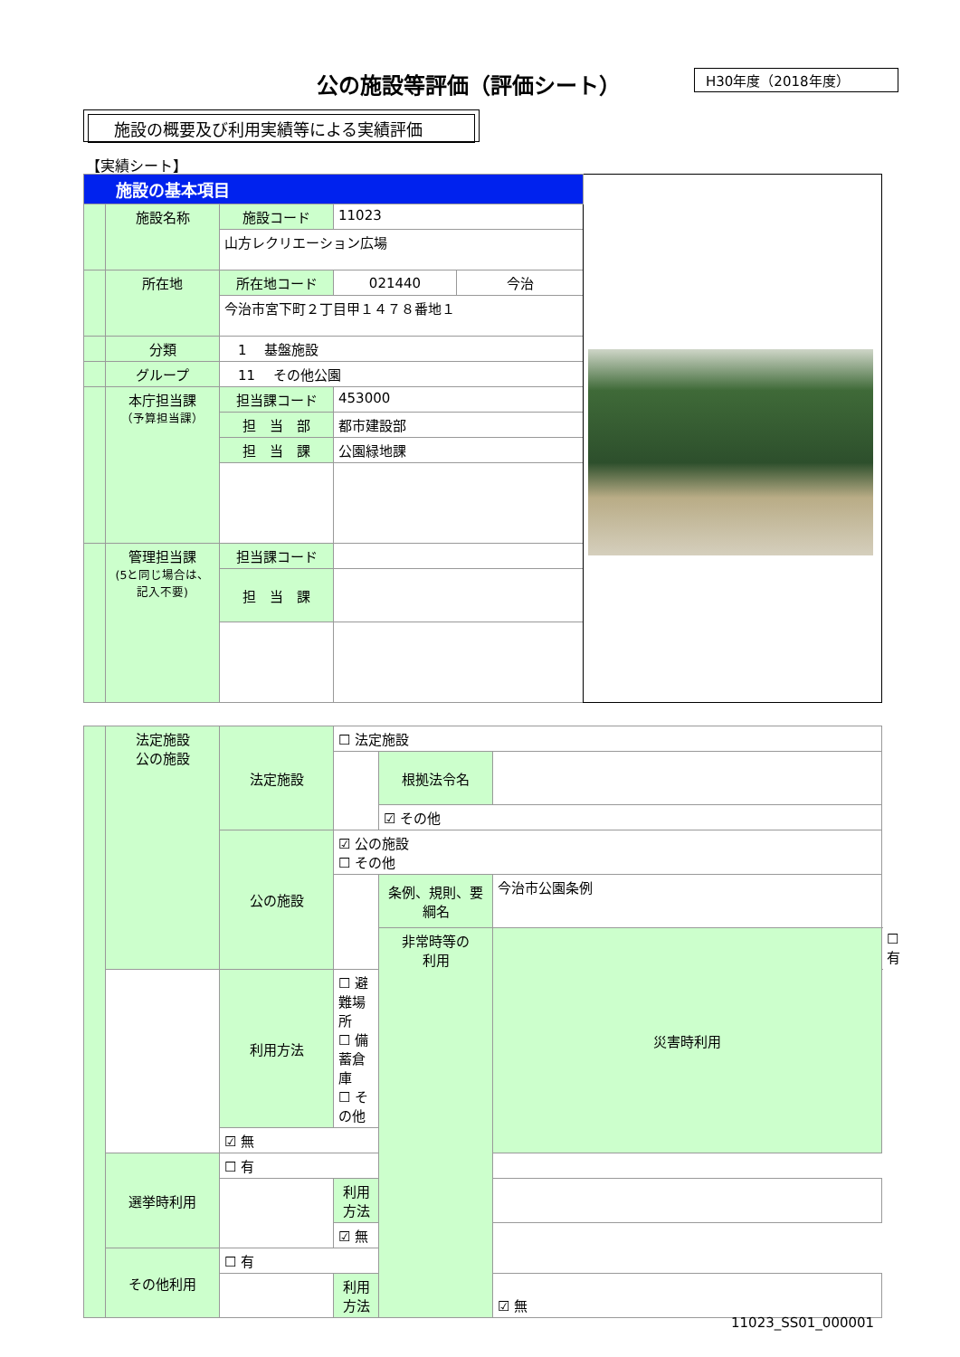公の施設等評価（評価シート） H30年度（2018年度）
施設の概要及び利用実績等による実績評価
【実績シート】
| 施設の基本項目 | | | | | |
| | 施設名称 | 施設コード | 11023 | | |
| | | 山方レクリエーション広場 | | | |
| | 所在地 | 所在地コード | 021440 | 今治 | |
| | | 今治市宮下町２丁目甲１４７８番地１ | | | |
| | 分類 | 1 基盤施設 | | | |
| | グループ | 11 その他公園 | | | |
| | 本庁担当課 （予算担当課） | 担当課コード | 453000 | | |
| | | 担 当 部 | 都市建設部 | | |
| | | 担 当 課 | 公園緑地課 | | |
| | 管理担当課 (5と同じ場合は、記入不要) | 担当課コード | | | |
| | | 担 当 課 | | | |
| | 法定施設 公の施設 | 法定施設 | ☐ 法定施設 | | | |
| | | | | 根拠法令名 | | |
| | | | | ☑ その他 | | |
| | | 公の施設 | ☑ 公の施設 ☐ その他 | | | |
| | | | | 条例、規則、要綱名 | 今治市公園条例 | |
| | | | | 非常時等の 利用 | 災害時利用 | ☐ 有 |
| | | 利用方法 | ☐ 避難場所 ☐ 備蓄倉庫 ☐ その他 | | | |
| | | ☑ 無 | | | | |
| | 選挙時利用 | ☐ 有 | | | | |
| | | | 利用方法 | | | |
| | | | ☑ 無 | | | |
| | その他利用 | ☐ 有 | | | | |
| | | | 利用方法 | | ☑ 無 | |
11023_SS01_000001